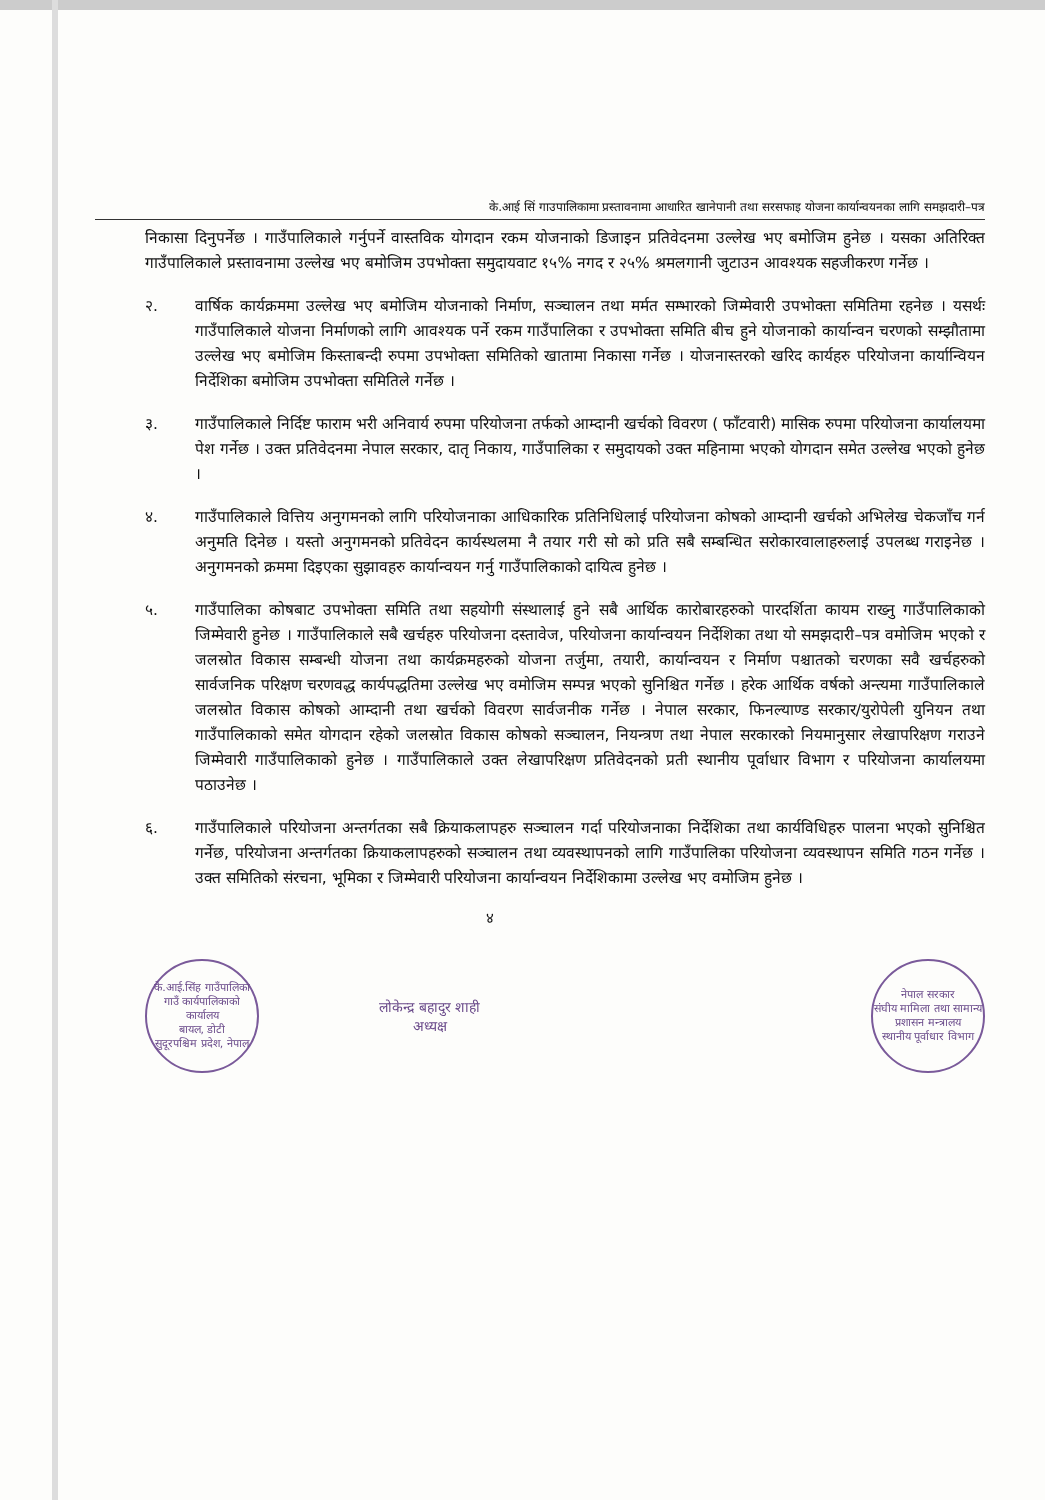के.आई सिं गाउपालिकामा प्रस्तावनामा आधारित खानेपानी तथा सरसफाइ योजना कार्यान्वयनका लागि समझदारी–पत्र
निकासा दिनुपर्नेछ । गाउँपालिकाले गर्नुपर्ने वास्तविक योगदान रकम योजनाको डिजाइन प्रतिवेदनमा उल्लेख भए बमोजिम हुनेछ । यसका अतिरिक्त गाउँपालिकाले प्रस्तावनामा उल्लेख भए बमोजिम उपभोक्ता समुदायवाट १५% नगद र २५% श्रमलगानी जुटाउन आवश्यक सहजीकरण गर्नेछ ।
२. वार्षिक कार्यक्रममा उल्लेख भए बमोजिम योजनाको निर्माण, सञ्चालन तथा मर्मत सम्भारको जिम्मेवारी उपभोक्ता समितिमा रहनेछ । यसर्थः गाउँपालिकाले योजना निर्माणको लागि आवश्यक पर्ने रकम गाउँपालिका र उपभोक्ता समिति बीच हुने योजनाको कार्यान्वन चरणको सम्झौतामा उल्लेख भए बमोजिम किस्ताबन्दी रुपमा उपभोक्ता समितिको खातामा निकासा गर्नेछ । योजनास्तरको खरिद कार्यहरु परियोजना कार्यान्वियन निर्देशिका बमोजिम उपभोक्ता समितिले गर्नेछ ।
३. गाउँपालिकाले निर्दिष्ट फाराम भरी अनिवार्य रुपमा परियोजना तर्फको आम्दानी खर्चको विवरण ( फाँटवारी) मासिक रुपमा परियोजना कार्यालयमा पेश गर्नेछ । उक्त प्रतिवेदनमा नेपाल सरकार, दातृ निकाय, गाउँपालिका र समुदायको उक्त महिनामा भएको योगदान समेत उल्लेख भएको हुनेछ ।
४. गाउँपालिकाले वित्तिय अनुगमनको लागि परियोजनाका आधिकारिक प्रतिनिधिलाई परियोजना कोषको आम्दानी खर्चको अभिलेख चेकजाँच गर्न अनुमति दिनेछ । यस्तो अनुगमनको प्रतिवेदन कार्यस्थलमा नै तयार गरी सो को प्रति सबै सम्बन्धित सरोकारवालाहरुलाई उपलब्ध गराइनेछ । अनुगमनको क्रममा दिइएका सुझावहरु कार्यान्वयन गर्नु गाउँपालिकाको दायित्व हुनेछ ।
५. गाउँपालिका कोषबाट उपभोक्ता समिति तथा सहयोगी संस्थालाई हुने सबै आर्थिक कारोबारहरुको पारदर्शिता कायम राख्नु गाउँपालिकाको जिम्मेवारी हुनेछ । गाउँपालिकाले सबै खर्चहरु परियोजना दस्तावेज, परियोजना कार्यान्वयन निर्देशिका तथा यो समझदारी–पत्र वमोजिम भएको र जलस्रोत विकास सम्बन्धी योजना तथा कार्यक्रमहरुको योजना तर्जुमा, तयारी, कार्यान्वयन र निर्माण पश्चातको चरणका सवै खर्चहरुको सार्वजनिक परिक्षण चरणवद्ध कार्यपद्धतिमा उल्लेख भए वमोजिम सम्पन्न भएको सुनिश्चित गर्नेछ । हरेक आर्थिक वर्षको अन्त्यमा गाउँपालिकाले जलस्रोत विकास कोषको आम्दानी तथा खर्चको विवरण सार्वजनीक गर्नेछ । नेपाल सरकार, फिनल्याण्ड सरकार/युरोपेली युनियन तथा गाउँपालिकाको समेत योगदान रहेको जलस्रोत विकास कोषको सञ्चालन, नियन्त्रण तथा नेपाल सरकारको नियमानुसार लेखापरिक्षण गराउने जिम्मेवारी गाउँपालिकाको हुनेछ । गाउँपालिकाले उक्त लेखापरिक्षण प्रतिवेदनको प्रती स्थानीय पूर्वाधार विभाग र परियोजना कार्यालयमा पठाउनेछ ।
६. गाउँपालिकाले परियोजना अन्तर्गतका सबै क्रियाकलापहरु सञ्चालन गर्दा परियोजनाका निर्देशिका तथा कार्यविधिहरु पालना भएको सुनिश्चित गर्नेछ, परियोजना अन्तर्गतका क्रियाकलापहरुको सञ्चालन तथा व्यवस्थापनको लागि गाउँपालिका परियोजना व्यवस्थापन समिति गठन गर्नेछ । उक्त समितिको संरचना, भूमिका र जिम्मेवारी परियोजना कार्यान्वयन निर्देशिकामा उल्लेख भए वमोजिम हुनेछ ।
४
के.आई.सिंह गाउँपालिका
गाउँ कार्यपालिकाको कार्यालय
बायल, डोटी
सुदूरपश्चिम प्रदेश, नेपाल
लोकेन्द्र बहादुर शाही
अध्यक्ष
नेपाल सरकार
संघीय मामिला तथा सामान्य प्रशासन मन्त्रालय
स्थानीय पूर्वाधार विभाग